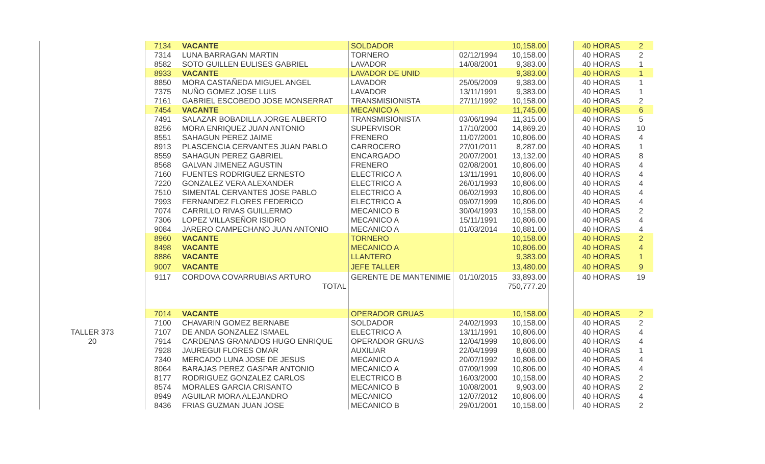| | 7134 | VACANTE | SOLDADOR | | 10,158.00 | | 40 HORAS | 2 |
| | 7314 | LUNA BARRAGAN MARTIN | TORNERO | 02/12/1994 | 10,158.00 | | 40 HORAS | 2 |
| | 8582 | SOTO GUILLEN EULISES GABRIEL | LAVADOR | 14/08/2001 | 9,383.00 | | 40 HORAS | 1 |
| | 8933 | VACANTE | LAVADOR DE UNID | | 9,383.00 | | 40 HORAS | 1 |
| | 8850 | MORA CASTAÑEDA MIGUEL ANGEL | LAVADOR | 25/05/2009 | 9,383.00 | | 40 HORAS | 1 |
| | 7375 | NUÑO GOMEZ JOSE LUIS | LAVADOR | 13/11/1991 | 9,383.00 | | 40 HORAS | 1 |
| | 7161 | GABRIEL ESCOBEDO JOSE MONSERRAT | TRANSMISIONISTA | 27/11/1992 | 10,158.00 | | 40 HORAS | 2 |
| | 7454 | VACANTE | MECANICO A | | 11,745.00 | | 40 HORAS | 6 |
| | 7491 | SALAZAR BOBADILLA JORGE ALBERTO | TRANSMISIONISTA | 03/06/1994 | 11,315.00 | | 40 HORAS | 5 |
| | 8256 | MORA ENRIQUEZ JUAN ANTONIO | SUPERVISOR | 17/10/2000 | 14,869.20 | | 40 HORAS | 10 |
| | 8551 | SAHAGUN PEREZ JAIME | FRENERO | 11/07/2001 | 10,806.00 | | 40 HORAS | 4 |
| | 8913 | PLASCENCIA CERVANTES JUAN PABLO | CARROCERO | 27/01/2011 | 8,287.00 | | 40 HORAS | 1 |
| | 8559 | SAHAGUN PEREZ GABRIEL | ENCARGADO | 20/07/2001 | 13,132.00 | | 40 HORAS | 8 |
| | 8568 | GALVAN JIMENEZ AGUSTIN | FRENERO | 02/08/2001 | 10,806.00 | | 40 HORAS | 4 |
| | 7160 | FUENTES RODRIGUEZ ERNESTO | ELECTRICO A | 13/11/1991 | 10,806.00 | | 40 HORAS | 4 |
| | 7220 | GONZALEZ VERA ALEXANDER | ELECTRICO A | 26/01/1993 | 10,806.00 | | 40 HORAS | 4 |
| | 7510 | SIMENTAL CERVANTES JOSE PABLO | ELECTRICO A | 06/02/1993 | 10,806.00 | | 40 HORAS | 4 |
| | 7993 | FERNANDEZ FLORES FEDERICO | ELECTRICO A | 09/07/1999 | 10,806.00 | | 40 HORAS | 4 |
| | 7074 | CARRILLO RIVAS GUILLERMO | MECANICO B | 30/04/1993 | 10,158.00 | | 40 HORAS | 2 |
| | 7306 | LOPEZ VILLASEÑOR ISIDRO | MECANICO A | 15/11/1991 | 10,806.00 | | 40 HORAS | 4 |
| | 9084 | JARERO CAMPECHANO JUAN ANTONIO | MECANICO A | 01/03/2014 | 10,881.00 | | 40 HORAS | 4 |
| | 8960 | VACANTE | TORNERO | | 10,158.00 | | 40 HORAS | 2 |
| | 8498 | VACANTE | MECANICO A | | 10,806.00 | | 40 HORAS | 4 |
| | 8886 | VACANTE | LLANTERO | | 9,383.00 | | 40 HORAS | 1 |
| | 9007 | VACANTE | JEFE TALLER | | 13,480.00 | | 40 HORAS | 9 |
| | 9117 | CORDOVA COVARRUBIAS ARTURO | GERENTE DE MANTENIMIE | 01/10/2015 | 33,893.00 | | 40 HORAS | 19 |
| | | TOTAL | | | 750,777.20 | | | |
| | 7014 | VACANTE | OPERADOR GRUAS | | 10,158.00 | | 40 HORAS | 2 |
| | 7100 | CHAVARIN GOMEZ BERNABE | SOLDADOR | 24/02/1993 | 10,158.00 | | 40 HORAS | 2 |
| TALLER 373 | 7107 | DE ANDA GONZALEZ ISMAEL | ELECTRICO A | 13/11/1991 | 10,806.00 | | 40 HORAS | 4 |
| 20 | 7914 | CARDENAS GRANADOS HUGO ENRIQUE | OPERADOR GRUAS | 12/04/1999 | 10,806.00 | | 40 HORAS | 4 |
| | 7928 | JAUREGUI FLORES OMAR | AUXILIAR | 22/04/1999 | 8,608.00 | | 40 HORAS | 1 |
| | 7340 | MERCADO LUNA JOSE DE JESUS | MECANICO A | 20/07/1992 | 10,806.00 | | 40 HORAS | 4 |
| | 8064 | BARAJAS PEREZ GASPAR ANTONIO | MECANICO A | 07/09/1999 | 10,806.00 | | 40 HORAS | 4 |
| | 8177 | RODRIGUEZ GONZALEZ CARLOS | ELECTRICO B | 16/03/2000 | 10,158.00 | | 40 HORAS | 2 |
| | 8574 | MORALES GARCIA CRISANTO | MECANICO B | 10/08/2001 | 9,903.00 | | 40 HORAS | 2 |
| | 8949 | AGUILAR MORA ALEJANDRO | MECANICO | 12/07/2012 | 10,806.00 | | 40 HORAS | 4 |
| | 8436 | FRIAS GUZMAN JUAN JOSE | MECANICO B | 29/01/2001 | 10,158.00 | | 40 HORAS | 2 |